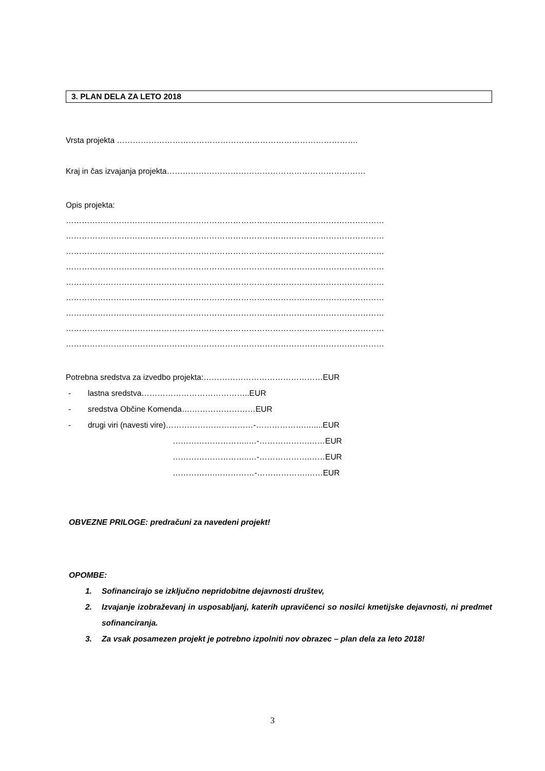3. PLAN DELA ZA LETO 2018
Vrsta projekta ……………………………………………………………………………….
Kraj in čas izvajanja projekta…………………………………………………………………
Opis projekta:
…………………………………………………………………………………………………………
…………………………………………………………………………………………………………
…………………………………………………………………………………………………………
…………………………………………………………………………………………………………
…………………………………………………………………………………………………………
…………………………………………………………………………………………………………
…………………………………………………………………………………………………………
…………………………………………………………………………………………………………
…………………………………………………………………………………………………………
Potrebna sredstva za izvedbo projekta:………………………………………EUR
- lastna sredstva…………………………………..EUR
- sredstva Občine Komenda….……………………EUR
- drugi viri (navesti vire)……………………………-……………….…....EUR
………………………..…-……………….……EUR
………………………..…-……………….……EUR
…………….……………-……………….……EUR
OBVEZNE PRILOGE: predračuni za navedeni projekt!
OPOMBE:
1. Sofinancirajo se izključno nepridobitne dejavnosti društev,
2. Izvajanje izobraževanj in usposabljanj, katerih upravičenci so nosilci kmetijske dejavnosti, ni predmet sofinanciranja.
3. Za vsak posamezen projekt je potrebno izpolniti nov obrazec – plan dela za leto 2018!
3